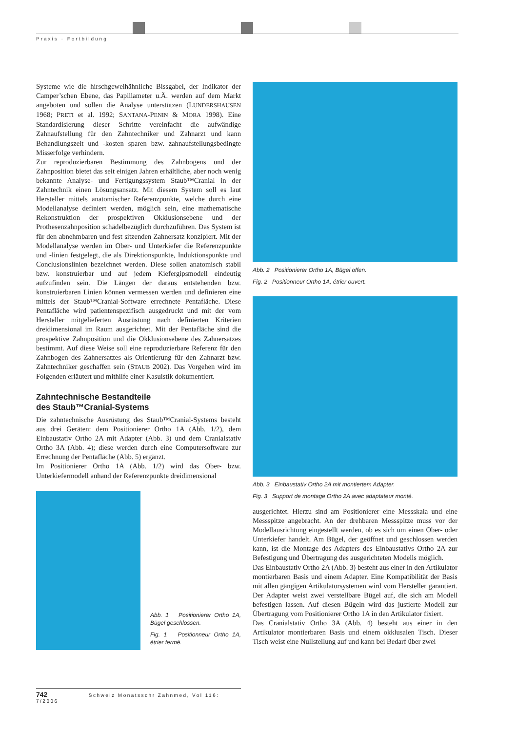Praxis · Fortbildung
Systeme wie die hirschgeweihähnliche Bissgabel, der Indikator der Camper’schen Ebene, das Papillameter u.Ä. werden auf dem Markt angeboten und sollen die Analyse unterstützen (LUNDERSHAUSEN 1968; PRETI et al. 1992; SANTANA-PENIN & MORA 1998). Eine Standardisierung dieser Schritte vereinfacht die aufwändige Zahnaufstellung für den Zahntechniker und Zahnarzt und kann Behandlungszeit und -kosten sparen bzw. zahnaufstellungsbedingte Misserfolge verhindern.
Zur reproduzierbaren Bestimmung des Zahnbogens und der Zahnposition bietet das seit einigen Jahren erhältliche, aber noch wenig bekannte Analyse- und Fertigungssystem Staub™Cranial in der Zahntechnik einen Lösungsansatz. Mit diesem System soll es laut Hersteller mittels anatomischer Referenzpunkte, welche durch eine Modellanalyse definiert werden, möglich sein, eine mathematische Rekonstruktion der prospektiven Okklusionsebene und der Prothesenzahnposition schädelbezüglich durchzuführen. Das System ist für den abnehmbaren und fest sitzenden Zahnersatz konzipiert. Mit der Modellanalyse werden im Ober- und Unterkiefer die Referenzpunkte und -linien festgelegt, die als Direktionspunkte, Induktionspunkte und Conclusionslinien bezeichnet werden. Diese sollen anatomisch stabil bzw. konstruierbar und auf jedem Kiefergipsmodell eindeutig aufzufinden sein. Die Längen der daraus entstehenden bzw. konstruierbaren Linien können vermessen werden und definieren eine mittels der Staub™Cranial-Software errechnete Pentafläche. Diese Pentafläche wird patientenspezifisch ausgedruckt und mit der vom Hersteller mitgelieferten Ausrüstung nach definierten Kriterien dreidimensional im Raum ausgerichtet. Mit der Pentafläche sind die prospektive Zahnposition und die Okklusionsebene des Zahnersatzes bestimmt. Auf diese Weise soll eine reproduzierbare Referenz für den Zahnbogen des Zahnersatzes als Orientierung für den Zahnarzt bzw. Zahntechniker geschaffen sein (STAUB 2002). Das Vorgehen wird im Folgenden erläutert und mithilfe einer Kasuistik dokumentiert.
Zahntechnische Bestandteile
des Staub™Cranial-Systems
Die zahntechnische Ausrüstung des Staub™Cranial-Systems besteht aus drei Geräten: dem Positionierer Ortho 1A (Abb. 1/2), dem Einbaustativ Ortho 2A mit Adapter (Abb. 3) und dem Cranialstativ Ortho 3A (Abb. 4); diese werden durch eine Computersoftware zur Errechnung der Pentafläche (Abb. 5) ergänzt.
Im Positionierer Ortho 1A (Abb. 1/2) wird das Ober- bzw. Unterkiefermodell anhand der Referenzpunkte dreidimensional
Abb. 1 Positionierer Ortho 1A, Bügel geschlossen.
Fig. 1 Positionneur Ortho 1A, étrier fermé.
Abb. 2 Positionierer Ortho 1A, Bügel offen.
Fig. 2 Positionneur Ortho 1A, étrier ouvert.
Abb. 3 Einbaustativ Ortho 2A mit montiertem Adapter.
Fig. 3 Support de montage Ortho 2A avec adaptateur monté.
ausgerichtet. Hierzu sind am Positionierer eine Messskala und eine Messspitze angebracht. An der drehbaren Messspitze muss vor der Modellausrichtung eingestellt werden, ob es sich um einen Ober- oder Unterkiefer handelt. Am Bügel, der geöffnet und geschlossen werden kann, ist die Montage des Adapters des Einbaustativs Ortho 2A zur Befestigung und Übertragung des ausgerichteten Modells möglich.
Das Einbaustativ Ortho 2A (Abb. 3) besteht aus einer in den Artikulator montierbaren Basis und einem Adapter. Eine Kompatibilität der Basis mit allen gängigen Artikulatorsystemen wird vom Hersteller garantiert. Der Adapter weist zwei verstellbare Bügel auf, die sich am Modell befestigen lassen. Auf diesen Bügeln wird das justierte Modell zur Übertragung vom Positionierer Ortho 1A in den Artikulator fixiert.
Das Cranialstativ Ortho 3A (Abb. 4) besteht aus einer in den Artikulator montierbaren Basis und einem okklusalen Tisch. Dieser Tisch weist eine Nullstellung auf und kann bei Bedarf über zwei
742 Schweiz Monatsschr Zahnmed, Vol 116: 7/2006